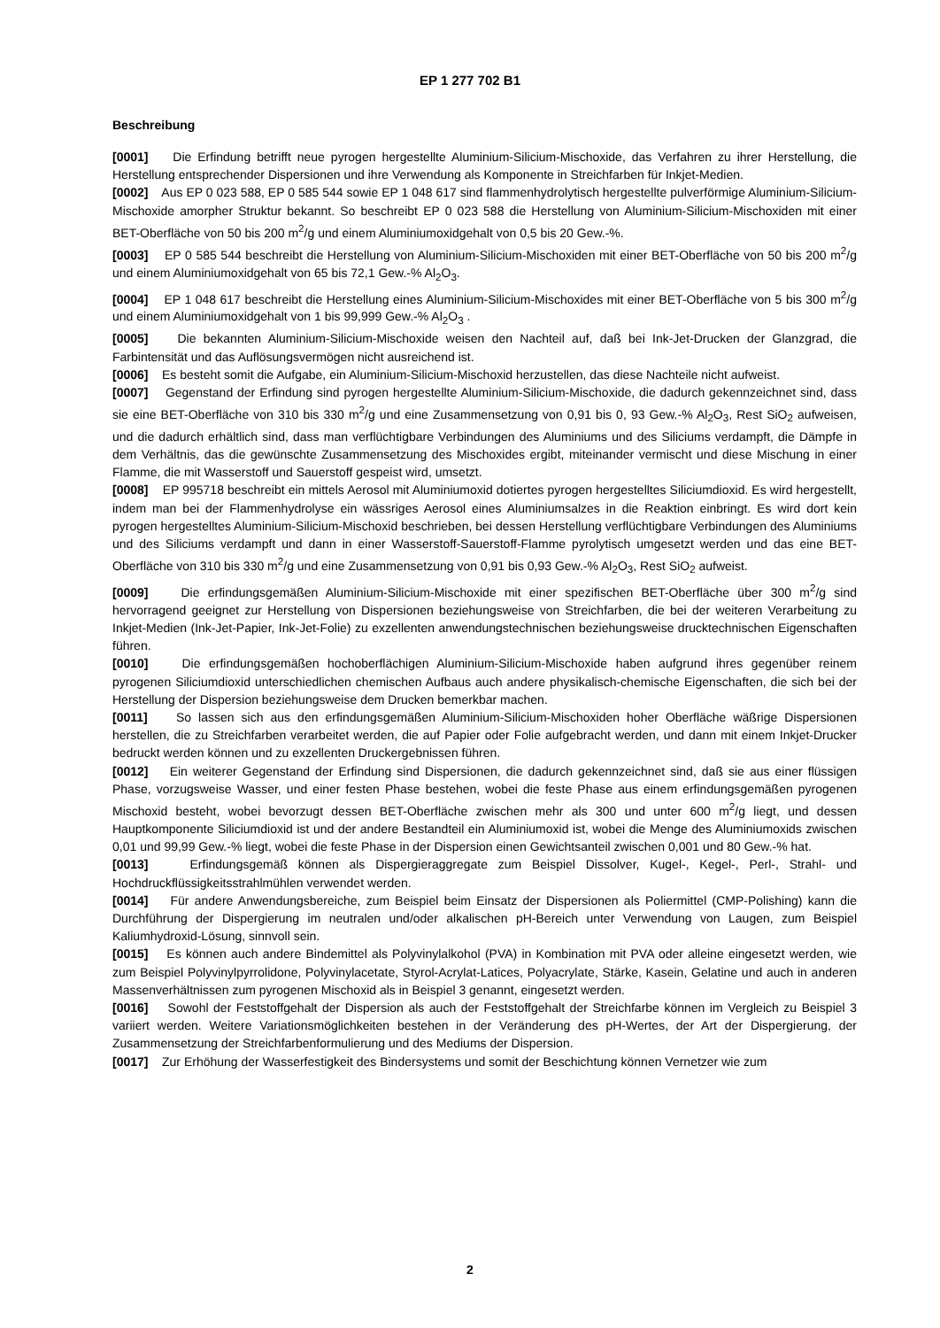EP 1 277 702 B1
Beschreibung
[0001] Die Erfindung betrifft neue pyrogen hergestellte Aluminium-Silicium-Mischoxide, das Verfahren zu ihrer Herstellung, die Herstellung entsprechender Dispersionen und ihre Verwendung als Komponente in Streichfarben für Inkjet-Medien.
[0002] Aus EP 0 023 588, EP 0 585 544 sowie EP 1 048 617 sind flammenhydrolytisch hergestellte pulverförmige Aluminium-Silicium-Mischoxide amorpher Struktur bekannt. So beschreibt EP 0 023 588 die Herstellung von Aluminium-Silicium-Mischoxiden mit einer BET-Oberfläche von 50 bis 200 m<sup>2</sup>/g und einem Aluminiumoxidgehalt von 0,5 bis 20 Gew.-%.
[0003] EP 0 585 544 beschreibt die Herstellung von Aluminium-Silicium-Mischoxiden mit einer BET-Oberfläche von 50 bis 200 m<sup>2</sup>/g und einem Aluminiumoxidgehalt von 65 bis 72,1 Gew.-% Al<sub>2</sub>O<sub>3</sub>.
[0004] EP 1 048 617 beschreibt die Herstellung eines Aluminium-Silicium-Mischoxides mit einer BET-Oberfläche von 5 bis 300 m<sup>2</sup>/g und einem Aluminiumoxidgehalt von 1 bis 99,999 Gew.-% Al<sub>2</sub>O<sub>3</sub> .
[0005] Die bekannten Aluminium-Silicium-Mischoxide weisen den Nachteil auf, daß bei Ink-Jet-Drucken der Glanzgrad, die Farbintensität und das Auflösungsvermögen nicht ausreichend ist.
[0006] Es besteht somit die Aufgabe, ein Aluminium-Silicium-Mischoxid herzustellen, das diese Nachteile nicht aufweist.
[0007] Gegenstand der Erfindung sind pyrogen hergestellte Aluminium-Silicium-Mischoxide, die dadurch gekennzeichnet sind, dass sie eine BET-Oberfläche von 310 bis 330 m<sup>2</sup>/g und eine Zusammensetzung von 0,91 bis 0, 93 Gew.-% Al<sub>2</sub>O<sub>3</sub>, Rest SiO<sub>2</sub> aufweisen, und die dadurch erhältlich sind, dass man verflüchtigbare Verbindungen des Aluminiums und des Siliciums verdampft, die Dämpfe in dem Verhältnis, das die gewünschte Zusammensetzung des Mischoxides ergibt, miteinander vermischt und diese Mischung in einer Flamme, die mit Wasserstoff und Sauerstoff gespeist wird, umsetzt.
[0008] EP 995718 beschreibt ein mittels Aerosol mit Aluminiumoxid dotiertes pyrogen hergestelltes Siliciumdioxid. Es wird hergestellt, indem man bei der Flammenhydrolyse ein wässriges Aerosol eines Aluminiumsalzes in die Reaktion einbringt. Es wird dort kein pyrogen hergestelltes Aluminium-Silicium-Mischoxid beschrieben, bei dessen Herstellung verflüchtigbare Verbindungen des Aluminiums und des Siliciums verdampft und dann in einer Wasserstoff-Sauerstoff-Flamme pyrolytisch umgesetzt werden und das eine BET-Oberfläche von 310 bis 330 m<sup>2</sup>/g und eine Zusammensetzung von 0,91 bis 0,93 Gew.-% Al<sub>2</sub>O<sub>3</sub>, Rest SiO<sub>2</sub> aufweist.
[0009] Die erfindungsgemäßen Aluminium-Silicium-Mischoxide mit einer spezifischen BET-Oberfläche über 300 m<sup>2</sup>/g sind hervorragend geeignet zur Herstellung von Dispersionen beziehungsweise von Streichfarben, die bei der weiteren Verarbeitung zu Inkjet-Medien (Ink-Jet-Papier, Ink-Jet-Folie) zu exzellenten anwendungstechnischen beziehungsweise drucktechnischen Eigenschaften führen.
[0010] Die erfindungsgemäßen hochoberflächigen Aluminium-Silicium-Mischoxide haben aufgrund ihres gegenüber reinem pyrogenen Siliciumdioxid unterschiedlichen chemischen Aufbaus auch andere physikalisch-chemische Eigenschaften, die sich bei der Herstellung der Dispersion beziehungsweise dem Drucken bemerkbar machen.
[0011] So lassen sich aus den erfindungsgemäßen Aluminium-Silicium-Mischoxiden hoher Oberfläche wäßrige Dispersionen herstellen, die zu Streichfarben verarbeitet werden, die auf Papier oder Folie aufgebracht werden, und dann mit einem Inkjet-Drucker bedruckt werden können und zu exzellenten Druckergebnissen führen.
[0012] Ein weiterer Gegenstand der Erfindung sind Dispersionen, die dadurch gekennzeichnet sind, daß sie aus einer flüssigen Phase, vorzugsweise Wasser, und einer festen Phase bestehen, wobei die feste Phase aus einem erfindungsgemäßen pyrogenen Mischoxid besteht, wobei bevorzugt dessen BET-Oberfläche zwischen mehr als 300 und unter 600 m<sup>2</sup>/g liegt, und dessen Hauptkomponente Siliciumdioxid ist und der andere Bestandteil ein Aluminiumoxid ist, wobei die Menge des Aluminiumoxids zwischen 0,01 und 99,99 Gew.-% liegt, wobei die feste Phase in der Dispersion einen Gewichtsanteil zwischen 0,001 und 80 Gew.-% hat.
[0013] Erfindungsgemäß können als Dispergieraggregate zum Beispiel Dissolver, Kugel-, Kegel-, Perl-, Strahl- und Hochdruckflüssigkeitsstrahlmühlen verwendet werden.
[0014] Für andere Anwendungsbereiche, zum Beispiel beim Einsatz der Dispersionen als Poliermittel (CMP-Polishing) kann die Durchführung der Dispergierung im neutralen und/oder alkalischen pH-Bereich unter Verwendung von Laugen, zum Beispiel Kaliumhydroxid-Lösung, sinnvoll sein.
[0015] Es können auch andere Bindemittel als Polyvinylalkohol (PVA) in Kombination mit PVA oder alleine eingesetzt werden, wie zum Beispiel Polyvinylpyrrolidone, Polyvinylacetate, Styrol-Acrylat-Latices, Polyacrylate, Stärke, Kasein, Gelatine und auch in anderen Massenverhältnissen zum pyrogenen Mischoxid als in Beispiel 3 genannt, eingesetzt werden.
[0016] Sowohl der Feststoffgehalt der Dispersion als auch der Feststoffgehalt der Streichfarbe können im Vergleich zu Beispiel 3 variiert werden. Weitere Variationsmöglichkeiten bestehen in der Veränderung des pH-Wertes, der Art der Dispergierung, der Zusammensetzung der Streichfarbenformulierung und des Mediums der Dispersion.
[0017] Zur Erhöhung der Wasserfestigkeit des Bindersystems und somit der Beschichtung können Vernetzer wie zum
2